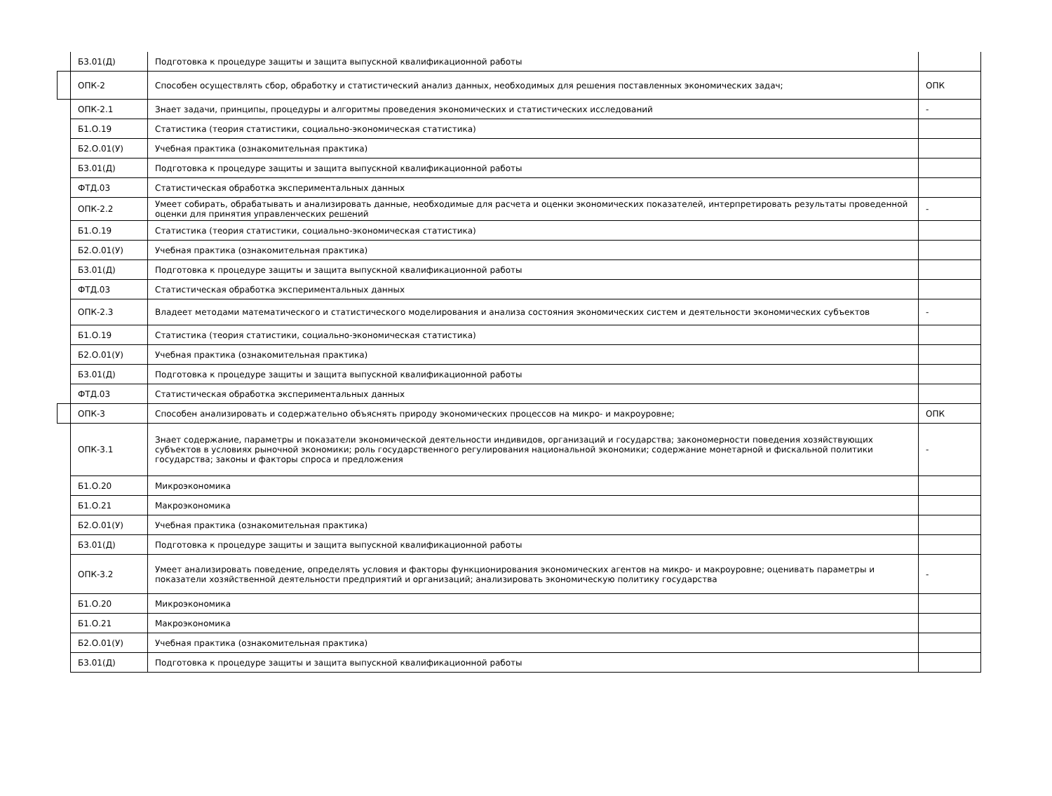| Б3.01(Д) | Подготовка к процедуре защиты и защита выпускной квалификационной работы | |
| ОПК-2 | Способен осуществлять сбор, обработку и статистический анализ данных, необходимых для решения поставленных экономических задач; | ОПК |
| ОПК-2.1 | Знает задачи, принципы, процедуры и алгоритмы проведения экономических и статистических исследований | - |
| Б1.О.19 | Статистика (теория статистики, социально-экономическая статистика) | |
| Б2.О.01(У) | Учебная практика (ознакомительная практика) | |
| Б3.01(Д) | Подготовка к процедуре защиты и защита выпускной квалификационной работы | |
| ФТД.03 | Статистическая обработка экспериментальных данных | |
| ОПК-2.2 | Умеет собирать, обрабатывать и анализировать данные, необходимые для расчета и оценки экономических показателей, интерпретировать результаты проведенной оценки для принятия управленческих решений | - |
| Б1.О.19 | Статистика (теория статистики, социально-экономическая статистика) | |
| Б2.О.01(У) | Учебная практика (ознакомительная практика) | |
| Б3.01(Д) | Подготовка к процедуре защиты и защита выпускной квалификационной работы | |
| ФТД.03 | Статистическая обработка экспериментальных данных | |
| ОПК-2.3 | Владеет методами математического и статистического моделирования и анализа состояния экономических систем и деятельности экономических субъектов | - |
| Б1.О.19 | Статистика (теория статистики, социально-экономическая статистика) | |
| Б2.О.01(У) | Учебная практика (ознакомительная практика) | |
| Б3.01(Д) | Подготовка к процедуре защиты и защита выпускной квалификационной работы | |
| ФТД.03 | Статистическая обработка экспериментальных данных | |
| ОПК-3 | Способен анализировать и содержательно объяснять природу экономических процессов на микро- и макроуровне; | ОПК |
| ОПК-3.1 | Знает содержание, параметры и показатели экономической деятельности индивидов, организаций и государства; закономерности поведения хозяйствующих субъектов в условиях рыночной экономики; роль государственного регулирования национальной экономики; содержание монетарной и фискальной политики государства; законы и факторы спроса и предложения | - |
| Б1.О.20 | Микроэкономика | |
| Б1.О.21 | Макроэкономика | |
| Б2.О.01(У) | Учебная практика (ознакомительная практика) | |
| Б3.01(Д) | Подготовка к процедуре защиты и защита выпускной квалификационной работы | |
| ОПК-3.2 | Умеет анализировать поведение, определять условия и факторы функционирования экономических агентов на микро- и макроуровне; оценивать параметры и показатели хозяйственной деятельности предприятий и организаций; анализировать экономическую политику государства | - |
| Б1.О.20 | Микроэкономика | |
| Б1.О.21 | Макроэкономика | |
| Б2.О.01(У) | Учебная практика (ознакомительная практика) | |
| Б3.01(Д) | Подготовка к процедуре защиты и защита выпускной квалификационной работы | |